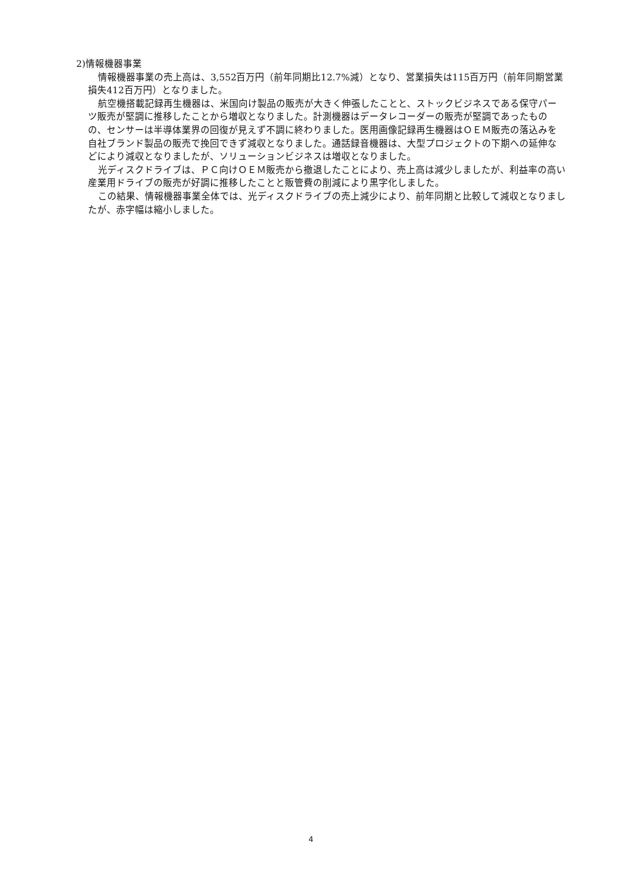2)情報機器事業
情報機器事業の売上高は、3,552百万円（前年同期比12.7%減）となり、営業損失は115百万円（前年同期営業損失412百万円）となりました。
航空機搭載記録再生機器は、米国向け製品の販売が大きく伸張したことと、ストックビジネスである保守パーツ販売が堅調に推移したことから増収となりました。計測機器はデータレコーダーの販売が堅調であったものの、センサーは半導体業界の回復が見えず不調に終わりました。医用画像記録再生機器はＯＥＭ販売の落込みを自社ブランド製品の販売で挽回できず減収となりました。通話録音機器は、大型プロジェクトの下期への延伸などにより減収となりましたが、ソリューションビジネスは増収となりました。
光ディスクドライブは、ＰＣ向けＯＥＭ販売から撤退したことにより、売上高は減少しましたが、利益率の高い産業用ドライブの販売が好調に推移したことと販管費の削減により黒字化しました。
この結果、情報機器事業全体では、光ディスクドライブの売上減少により、前年同期と比較して減収となりましたが、赤字幅は縮小しました。
4